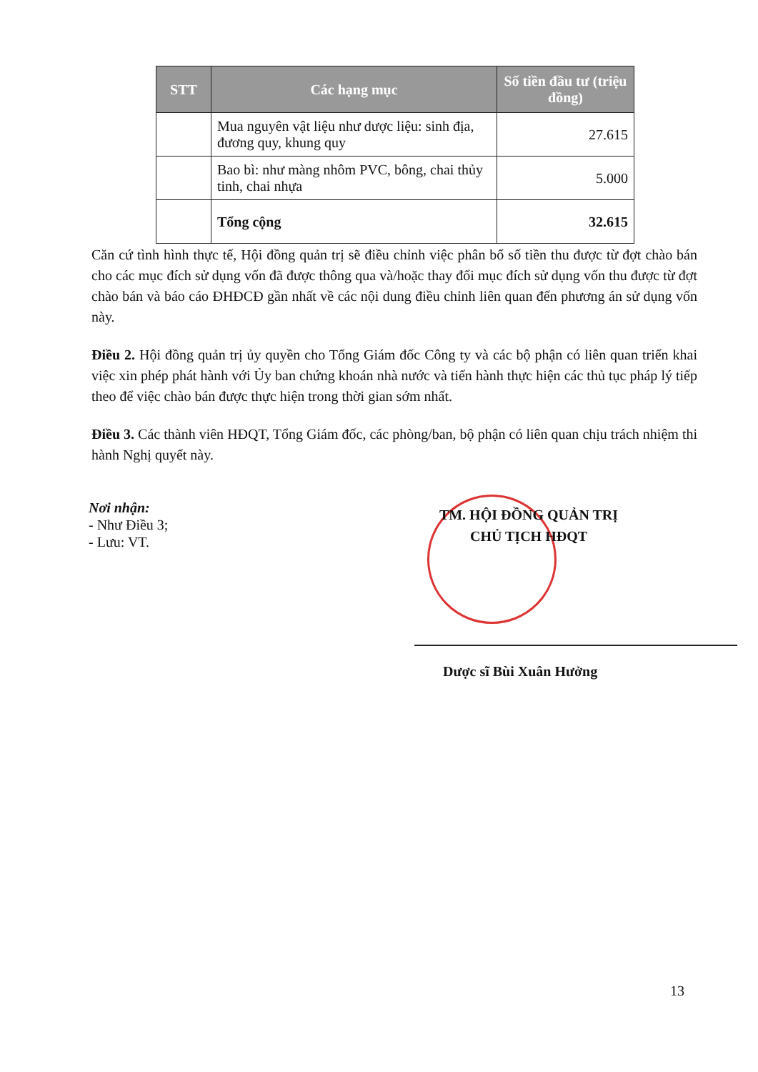| STT | Các hạng mục | Số tiền đầu tư (triệu đồng) |
| --- | --- | --- |
| | Mua nguyên vật liệu như dược liệu: sinh địa, đương quy, khung quy | 27.615 |
| | Bao bì: như màng nhôm PVC, bông, chai thủy tinh, chai nhựa | 5.000 |
| | Tổng cộng | 32.615 |
Căn cứ tình hình thực tế, Hội đồng quản trị sẽ điều chỉnh việc phân bổ số tiền thu được từ đợt chào bán cho các mục đích sử dụng vốn đã được thông qua và/hoặc thay đổi mục đích sử dụng vốn thu được từ đợt chào bán và báo cáo ĐHĐCĐ gần nhất về các nội dung điều chỉnh liên quan đến phương án sử dụng vốn này.
Điều 2. Hội đồng quản trị ủy quyền cho Tổng Giám đốc Công ty và các bộ phận có liên quan triển khai việc xin phép phát hành với Ủy ban chứng khoán nhà nước và tiến hành thực hiện các thủ tục pháp lý tiếp theo để việc chào bán được thực hiện trong thời gian sớm nhất.
Điều 3. Các thành viên HĐQT, Tổng Giám đốc, các phòng/ban, bộ phận có liên quan chịu trách nhiệm thi hành Nghị quyết này.
Nơi nhận:
- Như Điều 3;
- Lưu: VT.
TM. HỘI ĐỒNG QUẢN TRỊ
CHỦ TỊCH HĐQT
Dược sĩ Bùi Xuân Hưởng
13